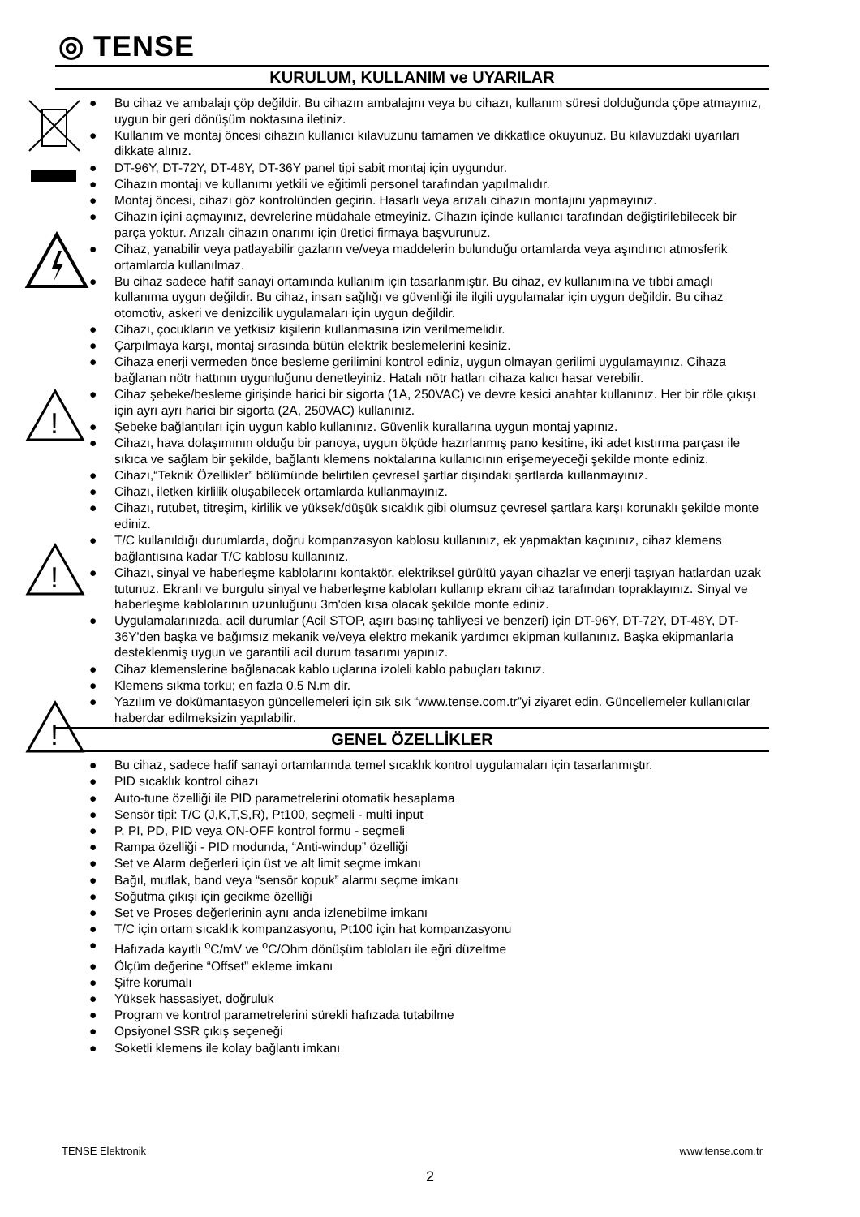◎ TENSE
!
!
!
KURULUM, KULLANIM ve UYARILAR
● Bu cihaz ve ambalajı çöp değildir. Bu cihazın ambalajını veya bu cihazı, kullanım süresi dolduğunda çöpe atmayınız, uygun bir geri dönüşüm noktasına iletiniz.
● Kullanım ve montaj öncesi cihazın kullanıcı kılavuzunu tamamen ve dikkatlice okuyunuz. Bu kılavuzdaki uyarıları dikkate alınız.
● DT-96Y, DT-72Y, DT-48Y, DT-36Y panel tipi sabit montaj için uygundur.
● Cihazın montajı ve kullanımı yetkili ve eğitimli personel tarafından yapılmalıdır.
● Montaj öncesi, cihazı göz kontrolünden geçirin. Hasarlı veya arızalı cihazın montajını yapmayınız.
● Cihazın içini açmayınız, devrelerine müdahale etmeyiniz. Cihazın içinde kullanıcı tarafından değiştirilebilecek bir parça yoktur. Arızalı cihazın onarımı için üretici firmaya başvurunuz.
● Cihaz, yanabilir veya patlayabilir gazların ve/veya maddelerin bulunduğu ortamlarda veya aşındırıcı atmosferik ortamlarda kullanılmaz.
● Bu cihaz sadece hafif sanayi ortamında kullanım için tasarlanmıştır. Bu cihaz, ev kullanımına ve tıbbi amaçlı kullanıma uygun değildir. Bu cihaz, insan sağlığı ve güvenliği ile ilgili uygulamalar için uygun değildir. Bu cihaz otomotiv, askeri ve denizcilik uygulamaları için uygun değildir.
● Cihazı, çocukların ve yetkisiz kişilerin kullanmasına izin verilmemelidir.
● Çarpılmaya karşı, montaj sırasında bütün elektrik beslemelerini kesiniz.
● Cihaza enerji vermeden önce besleme gerilimini kontrol ediniz, uygun olmayan gerilimi uygulamayınız. Cihaza bağlanan nötr hattının uygunluğunu denetleyiniz. Hatalı nötr hatları cihaza kalıcı hasar verebilir.
● Cihaz şebeke/besleme girişinde harici bir sigorta (1A, 250VAC) ve devre kesici anahtar kullanınız. Her bir röle çıkışı için ayrı ayrı harici bir sigorta (2A, 250VAC) kullanınız.
● Şebeke bağlantıları için uygun kablo kullanınız. Güvenlik kurallarına uygun montaj yapınız.
● Cihazı, hava dolaşımının olduğu bir panoya, uygun ölçüde hazırlanmış pano kesitine, iki adet kıstırma parçası ile sıkıca ve sağlam bir şekilde, bağlantı klemens noktalarına kullanıcının erişemeyeceği şekilde monte ediniz.
● Cihazı,“Teknik Özellikler” bölümünde belirtilen çevresel şartlar dışındaki şartlarda kullanmayınız.
● Cihazı, iletken kirlilik oluşabilecek ortamlarda kullanmayınız.
● Cihazı, rutubet, titreşim, kirlilik ve yüksek/düşük sıcaklık gibi olumsuz çevresel şartlara karşı korunaklı şekilde monte ediniz.
● T/C kullanıldığı durumlarda, doğru kompanzasyon kablosu kullanınız, ek yapmaktan kaçınınız, cihaz klemens bağlantısına kadar T/C kablosu kullanınız.
● Cihazı, sinyal ve haberleşme kablolarını kontaktör, elektriksel gürültü yayan cihazlar ve enerji taşıyan hatlardan uzak tutunuz. Ekranlı ve burgulu sinyal ve haberleşme kabloları kullanıp ekranı cihaz tarafından topraklayınız. Sinyal ve haberleşme kablolarının uzunluğunu 3m'den kısa olacak şekilde monte ediniz.
● Uygulamalarınızda, acil durumlar (Acil STOP, aşırı basınç tahliyesi ve benzeri) için DT-96Y, DT-72Y, DT-48Y, DT-36Y'den başka ve bağımsız mekanik ve/veya elektro mekanik yardımcı ekipman kullanınız. Başka ekipmanlarla desteklenmiş uygun ve garantili acil durum tasarımı yapınız.
● Cihaz klemenslerine bağlanacak kablo uçlarına izoleli kablo pabuçları takınız.
● Klemens sıkma torku; en fazla 0.5 N.m dir.
● Yazılım ve dokümantasyon güncellemeleri için sık sık “www.tense.com.tr”yi ziyaret edin. Güncellemeler kullanıcılar haberdar edilmeksizin yapılabilir.
GENEL ÖZELLİKLER
● Bu cihaz, sadece hafif sanayi ortamlarında temel sıcaklık kontrol uygulamaları için tasarlanmıştır.
● PID sıcaklık kontrol cihazı
● Auto-tune özelliği ile PID parametrelerini otomatik hesaplama
● Sensör tipi: T/C (J,K,T,S,R), Pt100, seçmeli - multi input
● P, PI, PD, PID veya ON-OFF kontrol formu - seçmeli
● Rampa özelliği - PID modunda, “Anti-windup” özelliği
● Set ve Alarm değerleri için üst ve alt limit seçme imkanı
● Bağıl, mutlak, band veya “sensör kopuk” alarmı seçme imkanı
● Soğutma çıkışı için gecikme özelliği
● Set ve Proses değerlerinin aynı anda izlenebilme imkanı
● T/C için ortam sıcaklık kompanzasyonu, Pt100 için hat kompanzasyonu
● Hafızada kayıtlı <sup>o</sup>C/mV ve <sup>o</sup>C/Ohm dönüşüm tabloları ile eğri düzeltme
● Ölçüm değerine “Offset” ekleme imkanı
● Şifre korumalı
● Yüksek hassasiyet, doğruluk
● Program ve kontrol parametrelerini sürekli hafızada tutabilme
● Opsiyonel SSR çıkış seçeneği
● Soketli klemens ile kolay bağlantı imkanı
TENSE Elektronik www.tense.com.tr
2